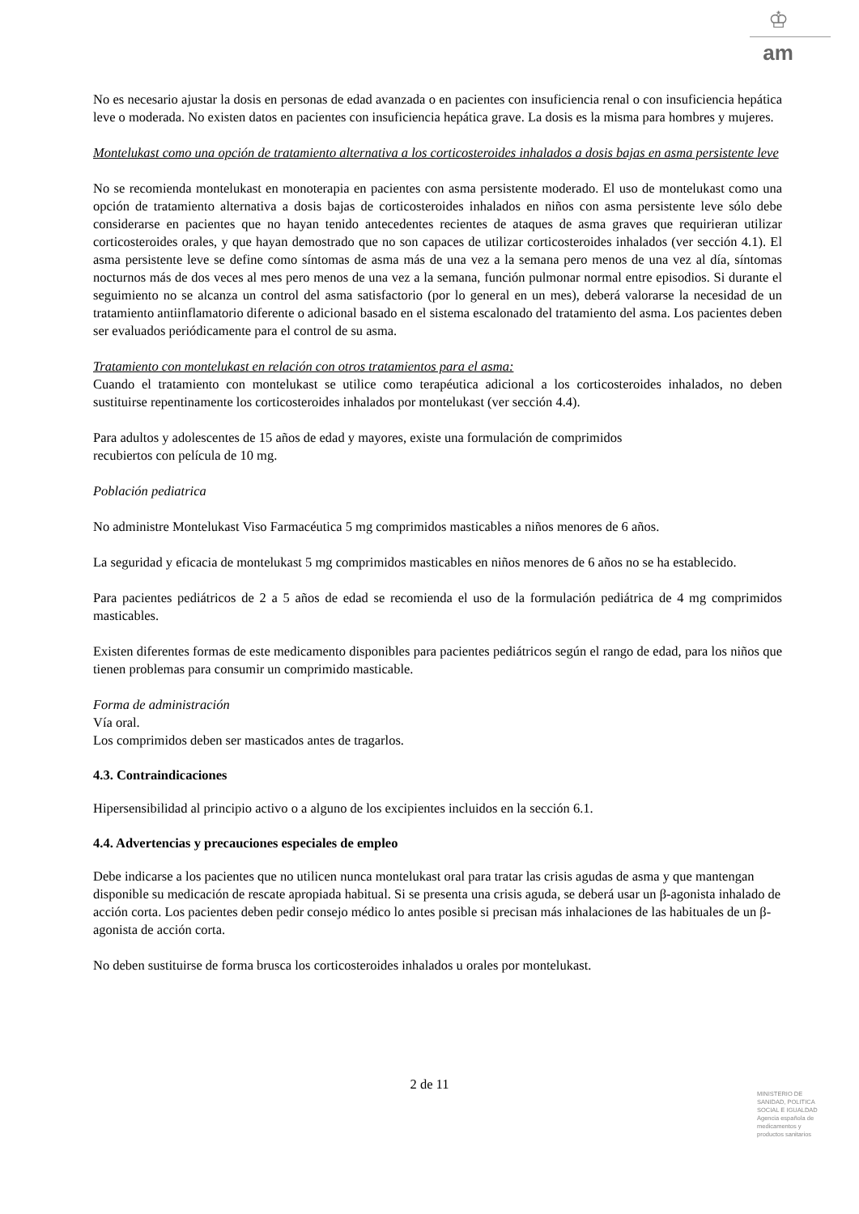♔
am
No es necesario ajustar la dosis en personas de edad avanzada o en pacientes con insuficiencia renal o con insuficiencia hepática leve o moderada. No existen datos en pacientes con insuficiencia hepática grave. La dosis es la misma para hombres y mujeres.
Montelukast como una opción de tratamiento alternativa a los corticosteroides inhalados a dosis bajas en asma persistente leve
No se recomienda montelukast en monoterapia en pacientes con asma persistente moderado. El uso de montelukast como una opción de tratamiento alternativa a dosis bajas de corticosteroides inhalados en niños con asma persistente leve sólo debe considerarse en pacientes que no hayan tenido antecedentes recientes de ataques de asma graves que requirieran utilizar corticosteroides orales, y que hayan demostrado que no son capaces de utilizar corticosteroides inhalados (ver sección 4.1). El asma persistente leve se define como síntomas de asma más de una vez a la semana pero menos de una vez al día, síntomas nocturnos más de dos veces al mes pero menos de una vez a la semana, función pulmonar normal entre episodios. Si durante el seguimiento no se alcanza un control del asma satisfactorio (por lo general en un mes), deberá valorarse la necesidad de un tratamiento antiinflamatorio diferente o adicional basado en el sistema escalonado del tratamiento del asma. Los pacientes deben ser evaluados periódicamente para el control de su asma.
Tratamiento con montelukast en relación con otros tratamientos para el asma:
Cuando el tratamiento con montelukast se utilice como terapéutica adicional a los corticosteroides inhalados, no deben sustituirse repentinamente los corticosteroides inhalados por montelukast (ver sección 4.4).
Para adultos y adolescentes de 15 años de edad y mayores, existe una formulación de comprimidos
recubiertos con película de 10 mg.
Población pediatrica
No administre Montelukast Viso Farmacéutica 5 mg comprimidos masticables a niños menores de 6 años.
La seguridad y eficacia de montelukast 5 mg comprimidos masticables en niños menores de 6 años no se ha establecido.
Para pacientes pediátricos de 2 a 5 años de edad se recomienda el uso de la formulación pediátrica de 4 mg comprimidos masticables.
Existen diferentes formas de este medicamento disponibles para pacientes pediátricos según el rango de edad, para los niños que tienen problemas para consumir un comprimido masticable.
Forma de administración
Vía oral.
Los comprimidos deben ser masticados antes de tragarlos.
4.3. Contraindicaciones
Hipersensibilidad al principio activo o a alguno de los excipientes incluidos en la sección 6.1.
4.4. Advertencias y precauciones especiales de empleo
Debe indicarse a los pacientes que no utilicen nunca montelukast oral para tratar las crisis agudas de asma y que mantengan disponible su medicación de rescate apropiada habitual. Si se presenta una crisis aguda, se deberá usar un β-agonista inhalado de acción corta. Los pacientes deben pedir consejo médico lo antes posible si precisan más inhalaciones de las habituales de un β-agonista de acción corta.
No deben sustituirse de forma brusca los corticosteroides inhalados u orales por montelukast.
2 de 11
MINISTERIO DE
SANIDAD, POLITICA
SOCIAL E IGUALDAD
Agencia española de
medicamentos y
productos sanitarios